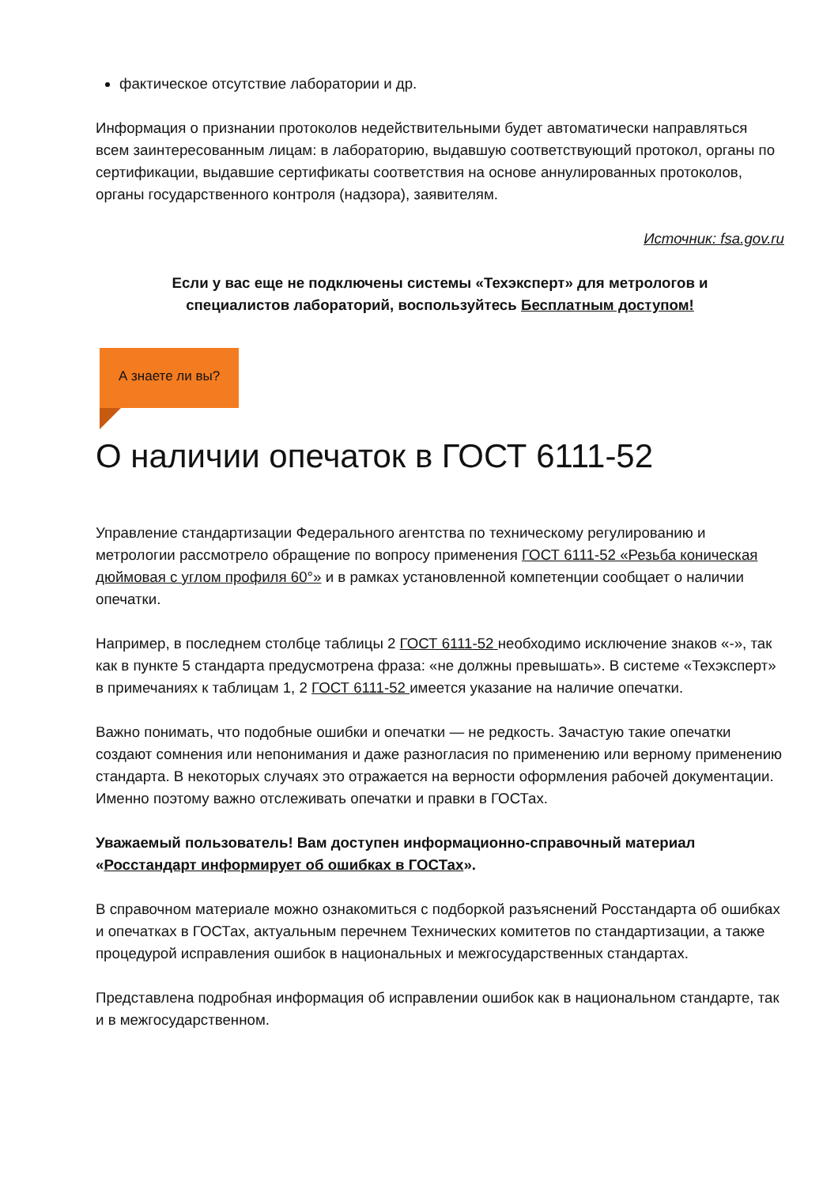фактическое отсутствие лаборатории и др.
Информация о признании протоколов недействительными будет автоматически направляться всем заинтересованным лицам: в лабораторию, выдавшую соответствующий протокол, органы по сертификации, выдавшие сертификаты соответствия на основе аннулированных протоколов, органы государственного контроля (надзора), заявителям.
Источник: fsa.gov.ru
Если у вас еще не подключены системы «Техэксперт» для метрологов и специалистов лабораторий, воспользуйтесь Бесплатным доступом!
А знаете ли вы?
О наличии опечаток в ГОСТ 6111-52
Управление стандартизации Федерального агентства по техническому регулированию и метрологии рассмотрело обращение по вопросу применения ГОСТ 6111-52 «Резьба коническая дюймовая с углом профиля 60°» и в рамках установленной компетенции сообщает о наличии опечатки.
Например, в последнем столбце таблицы 2 ГОСТ 6111-52 необходимо исключение знаков «-», так как в пункте 5 стандарта предусмотрена фраза: «не должны превышать». В системе «Техэксперт» в примечаниях к таблицам 1, 2 ГОСТ 6111-52 имеется указание на наличие опечатки.
Важно понимать, что подобные ошибки и опечатки — не редкость. Зачастую такие опечатки создают сомнения или непонимания и даже разногласия по применению или верному применению стандарта. В некоторых случаях это отражается на верности оформления рабочей документации. Именно поэтому важно отслеживать опечатки и правки в ГОСТах.
Уважаемый пользователь! Вам доступен информационно-справочный материал «Росстандарт информирует об ошибках в ГОСТах».
В справочном материале можно ознакомиться с подборкой разъяснений Росстандарта об ошибках и опечатках в ГОСТах, актуальным перечнем Технических комитетов по стандартизации, а также процедурой исправления ошибок в национальных и межгосударственных стандартах.
Представлена подробная информация об исправлении ошибок как в национальном стандарте, так и в межгосударственном.